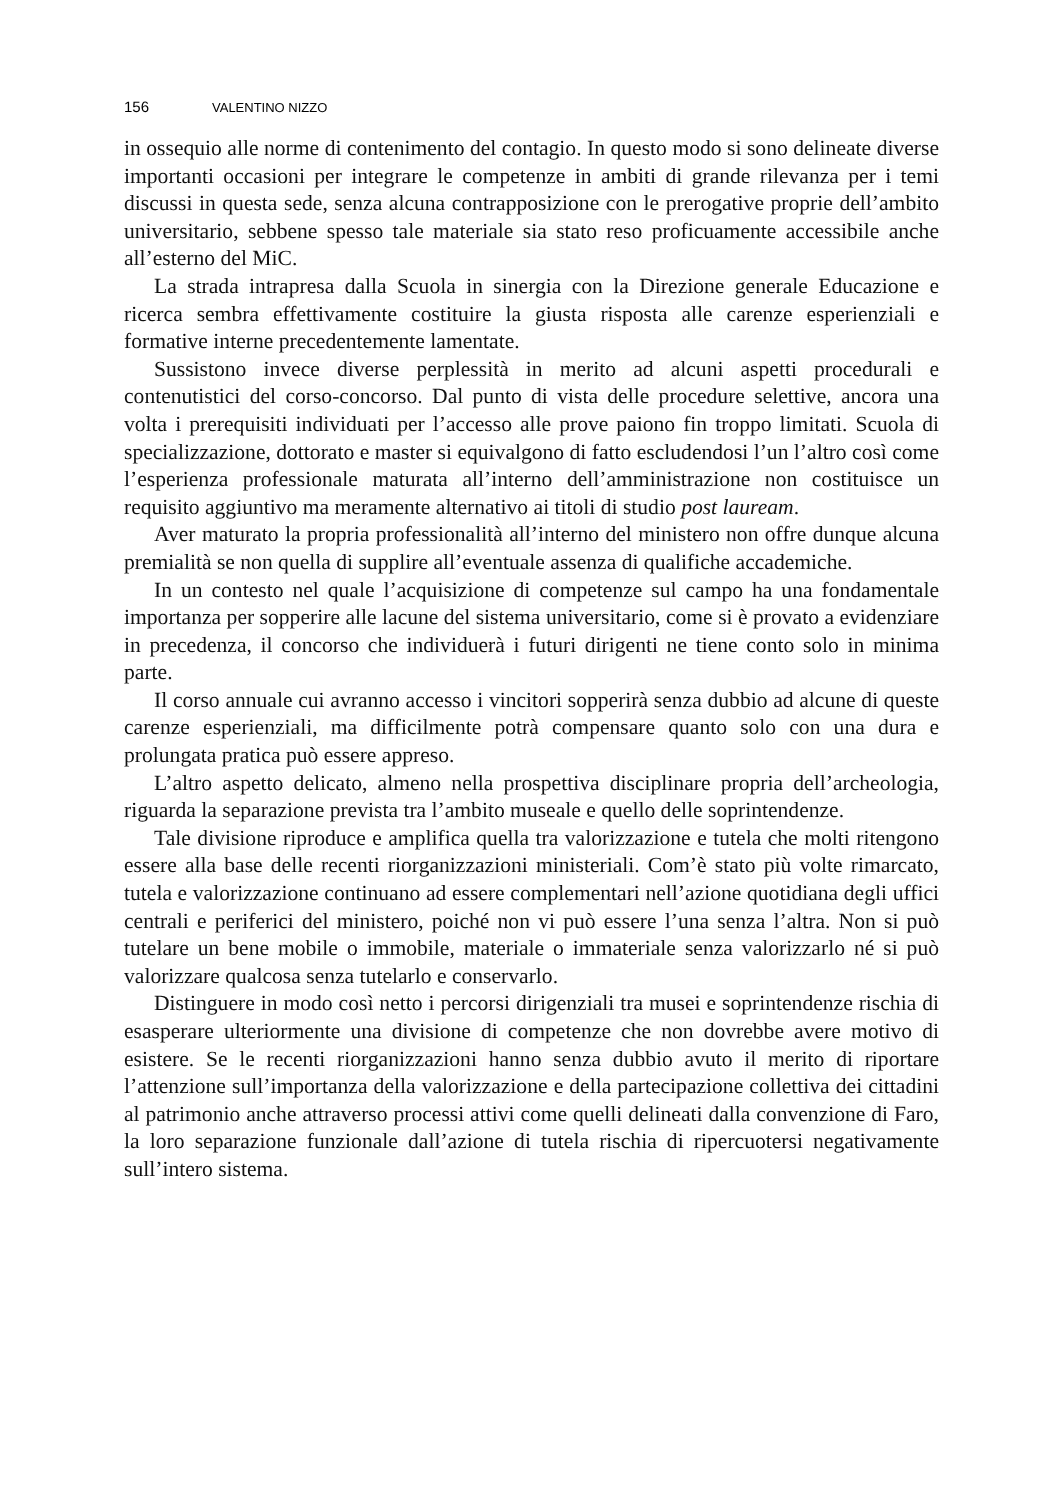156 VALENTINO NIZZO
in ossequio alle norme di contenimento del contagio. In questo modo si sono delineate diverse importanti occasioni per integrare le competenze in ambiti di grande rilevanza per i temi discussi in questa sede, senza alcuna contrapposizione con le prerogative proprie dell’ambito universitario, sebbene spesso tale materiale sia stato reso proficuamente accessibile anche all’esterno del MiC.
La strada intrapresa dalla Scuola in sinergia con la Direzione generale Educazione e ricerca sembra effettivamente costituire la giusta risposta alle carenze esperienziali e formative interne precedentemente lamentate.
Sussistono invece diverse perplessità in merito ad alcuni aspetti procedurali e contenutistici del corso-concorso. Dal punto di vista delle procedure selettive, ancora una volta i prerequisiti individuati per l’accesso alle prove paiono fin troppo limitati. Scuola di specializzazione, dottorato e master si equivalgono di fatto escludendosi l’un l’altro così come l’esperienza professionale maturata all’interno dell’amministrazione non costituisce un requisito aggiuntivo ma meramente alternativo ai titoli di studio post lauream.
Aver maturato la propria professionalità all’interno del ministero non offre dunque alcuna premialità se non quella di supplire all’eventuale assenza di qualifiche accademiche.
In un contesto nel quale l’acquisizione di competenze sul campo ha una fondamentale importanza per sopperire alle lacune del sistema universitario, come si è provato a evidenziare in precedenza, il concorso che individuerà i futuri dirigenti ne tiene conto solo in minima parte.
Il corso annuale cui avranno accesso i vincitori sopperirà senza dubbio ad alcune di queste carenze esperienziali, ma difficilmente potrà compensare quanto solo con una dura e prolungata pratica può essere appreso.
L’altro aspetto delicato, almeno nella prospettiva disciplinare propria dell’archeologia, riguarda la separazione prevista tra l’ambito museale e quello delle soprintendenze.
Tale divisione riproduce e amplifica quella tra valorizzazione e tutela che molti ritengono essere alla base delle recenti riorganizzazioni ministeriali. Com’è stato più volte rimarcato, tutela e valorizzazione continuano ad essere complementari nell’azione quotidiana degli uffici centrali e periferici del ministero, poiché non vi può essere l’una senza l’altra. Non si può tutelare un bene mobile o immobile, materiale o immateriale senza valorizzarlo né si può valorizzare qualcosa senza tutelarlo e conservarlo.
Distinguere in modo così netto i percorsi dirigenziali tra musei e soprintendenze rischia di esasperare ulteriormente una divisione di competenze che non dovrebbe avere motivo di esistere. Se le recenti riorganizzazioni hanno senza dubbio avuto il merito di riportare l’attenzione sull’importanza della valorizzazione e della partecipazione collettiva dei cittadini al patrimonio anche attraverso processi attivi come quelli delineati dalla convenzione di Faro, la loro separazione funzionale dall’azione di tutela rischia di ripercuotersi negativamente sull’intero sistema.